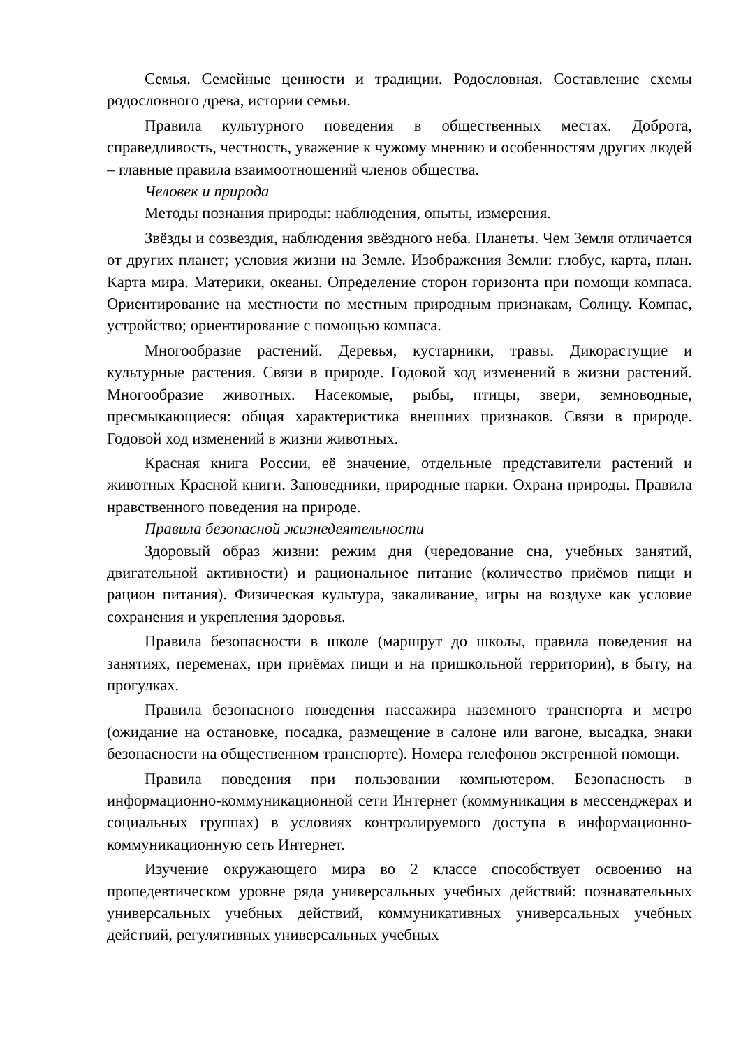Семья. Семейные ценности и традиции. Родословная. Составление схемы родословного древа, истории семьи.
Правила культурного поведения в общественных местах. Доброта, справедливость, честность, уважение к чужому мнению и особенностям других людей – главные правила взаимоотношений членов общества.
Человек и природа
Методы познания природы: наблюдения, опыты, измерения.
Звёзды и созвездия, наблюдения звёздного неба. Планеты. Чем Земля отличается от других планет; условия жизни на Земле. Изображения Земли: глобус, карта, план. Карта мира. Материки, океаны. Определение сторон горизонта при помощи компаса. Ориентирование на местности по местным природным признакам, Солнцу. Компас, устройство; ориентирование с помощью компаса.
Многообразие растений. Деревья, кустарники, травы. Дикорастущие и культурные растения. Связи в природе. Годовой ход изменений в жизни растений. Многообразие животных. Насекомые, рыбы, птицы, звери, земноводные, пресмыкающиеся: общая характеристика внешних признаков. Связи в природе. Годовой ход изменений в жизни животных.
Красная книга России, её значение, отдельные представители растений и животных Красной книги. Заповедники, природные парки. Охрана природы. Правила нравственного поведения на природе.
Правила безопасной жизнедеятельности
Здоровый образ жизни: режим дня (чередование сна, учебных занятий, двигательной активности) и рациональное питание (количество приёмов пищи и рацион питания). Физическая культура, закаливание, игры на воздухе как условие сохранения и укрепления здоровья.
Правила безопасности в школе (маршрут до школы, правила поведения на занятиях, переменах, при приёмах пищи и на пришкольной территории), в быту, на прогулках.
Правила безопасного поведения пассажира наземного транспорта и метро (ожидание на остановке, посадка, размещение в салоне или вагоне, высадка, знаки безопасности на общественном транспорте). Номера телефонов экстренной помощи.
Правила поведения при пользовании компьютером. Безопасность в информационно-коммуникационной сети Интернет (коммуникация в мессенджерах и социальных группах) в условиях контролируемого доступа в информационно-коммуникационную сеть Интернет.
Изучение окружающего мира во 2 классе способствует освоению на пропедевтическом уровне ряда универсальных учебных действий: познавательных универсальных учебных действий, коммуникативных универсальных учебных действий, регулятивных универсальных учебных